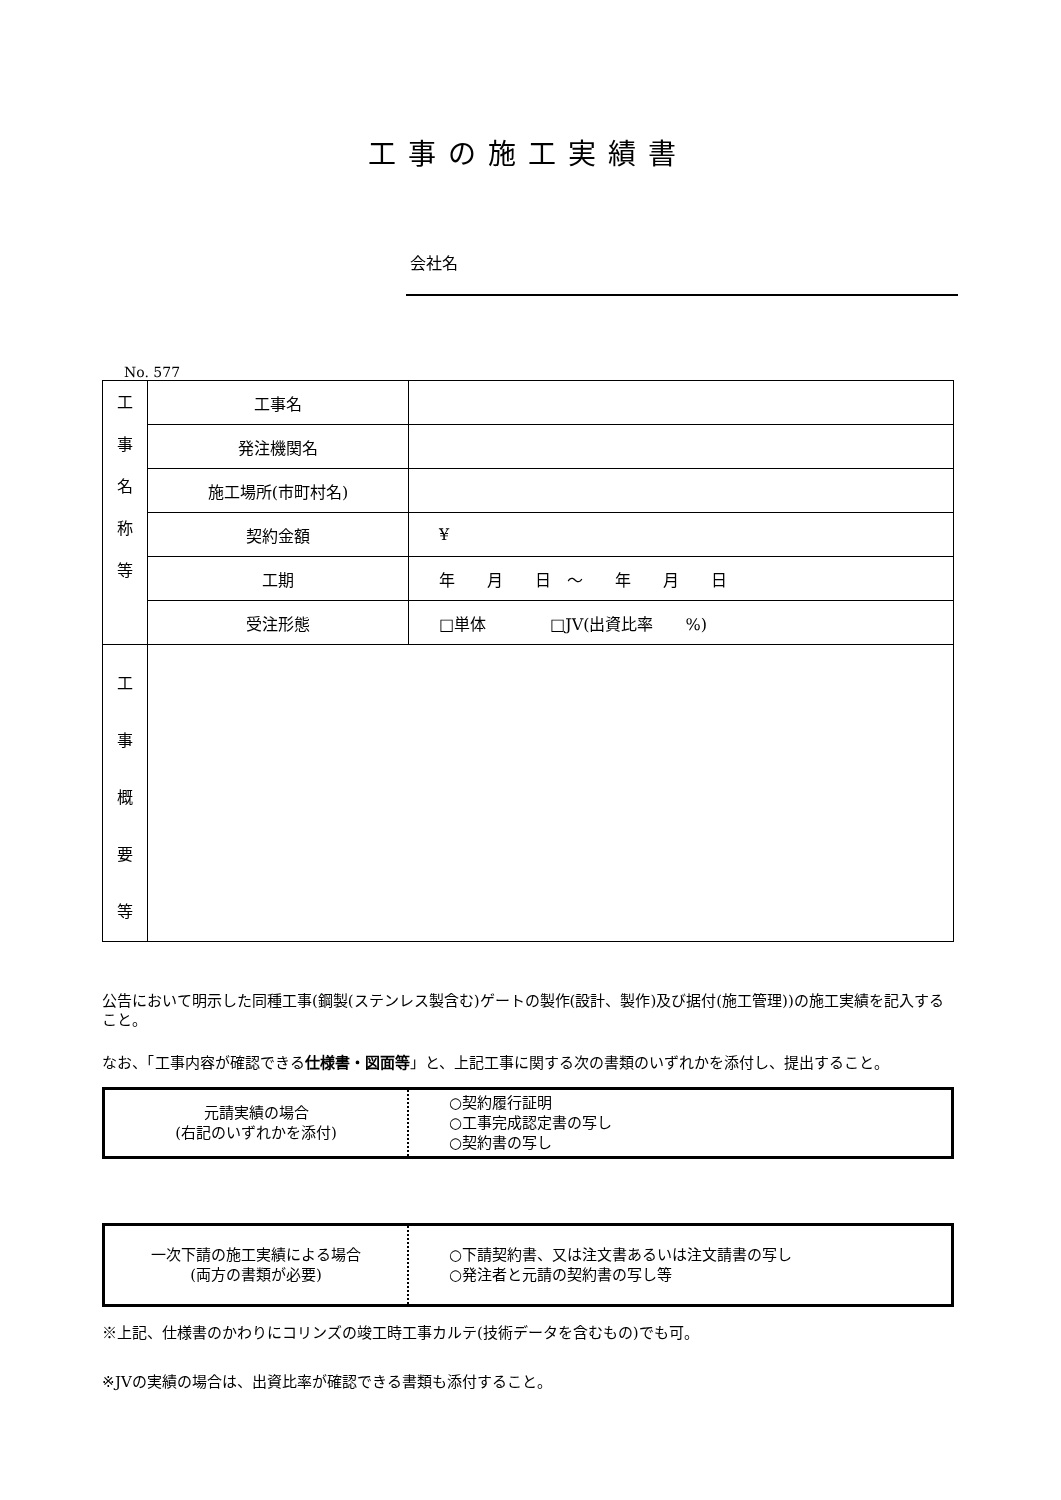工事の施工実績書
会社名
No. 577
| 工 事 名 称 等 | 工事名 | |
| | 発注機関名 | |
| | 施工場所(市町村名) | |
| | 契約金額 | ¥ |
| | 工期 | 年 月 日 ～ 年 月 日 |
| | 受注形態 | □単体 □JV(出資比率 %) |
| 工 事 概 要 等 | | |
公告において明示した同種工事(鋼製(ステンレス製含む)ゲートの製作(設計、製作)及び据付(施工管理))の施工実績を記入すること。
なお、「工事内容が確認できる仕様書・図面等」と、上記工事に関する次の書類のいずれかを添付し、提出すること。
| 元請実績の場合 (右記のいずれかを添付) | ○契約履行証明 ○工事完成認定書の写し ○契約書の写し |
| 一次下請の施工実績による場合 (両方の書類が必要) | ○下請契約書、又は注文書あるいは注文請書の写し ○発注者と元請の契約書の写し等 |
※上記、仕様書のかわりにコリンズの竣工時工事カルテ(技術データを含むもの)でも可。
※JVの実績の場合は、出資比率が確認できる書類も添付すること。